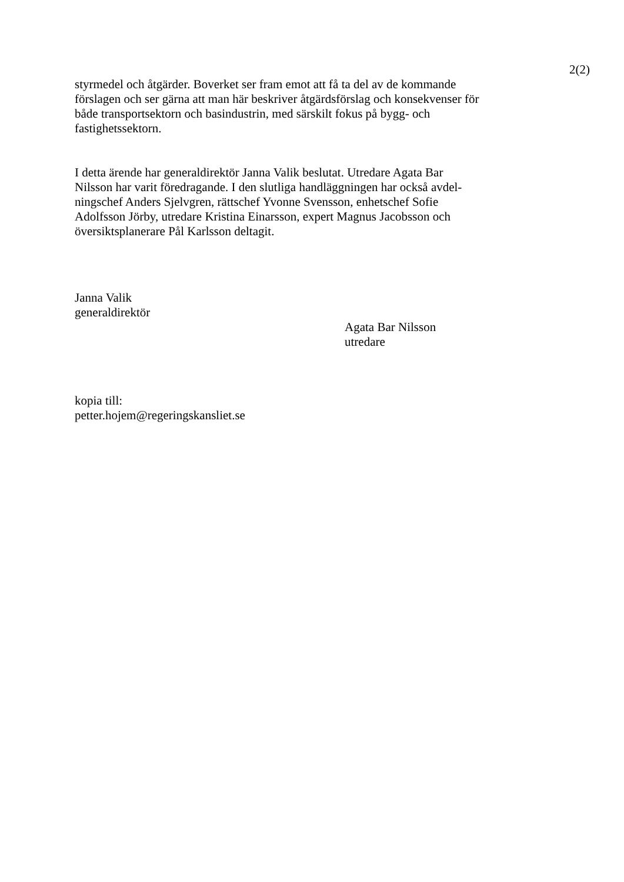2(2)
styrmedel och åtgärder. Boverket ser fram emot att få ta del av de kommande förslagen och ser gärna att man här beskriver åtgärdsförslag och konsekvenser för både transportsektorn och basindustrin, med särskilt fokus på bygg- och fastighetssektorn.
I detta ärende har generaldirektör Janna Valik beslutat. Utredare Agata Bar Nilsson har varit föredragande. I den slutliga handläggningen har också avdel-ningschef Anders Sjelvgren, rättschef Yvonne Svensson, enhetschef Sofie Adolfsson Jörby, utredare Kristina Einarsson, expert Magnus Jacobsson och översiktsplanerare Pål Karlsson deltagit.
Janna Valik
generaldirektör
Agata Bar Nilsson
utredare
kopia till:
petter.hojem@regeringskansliet.se